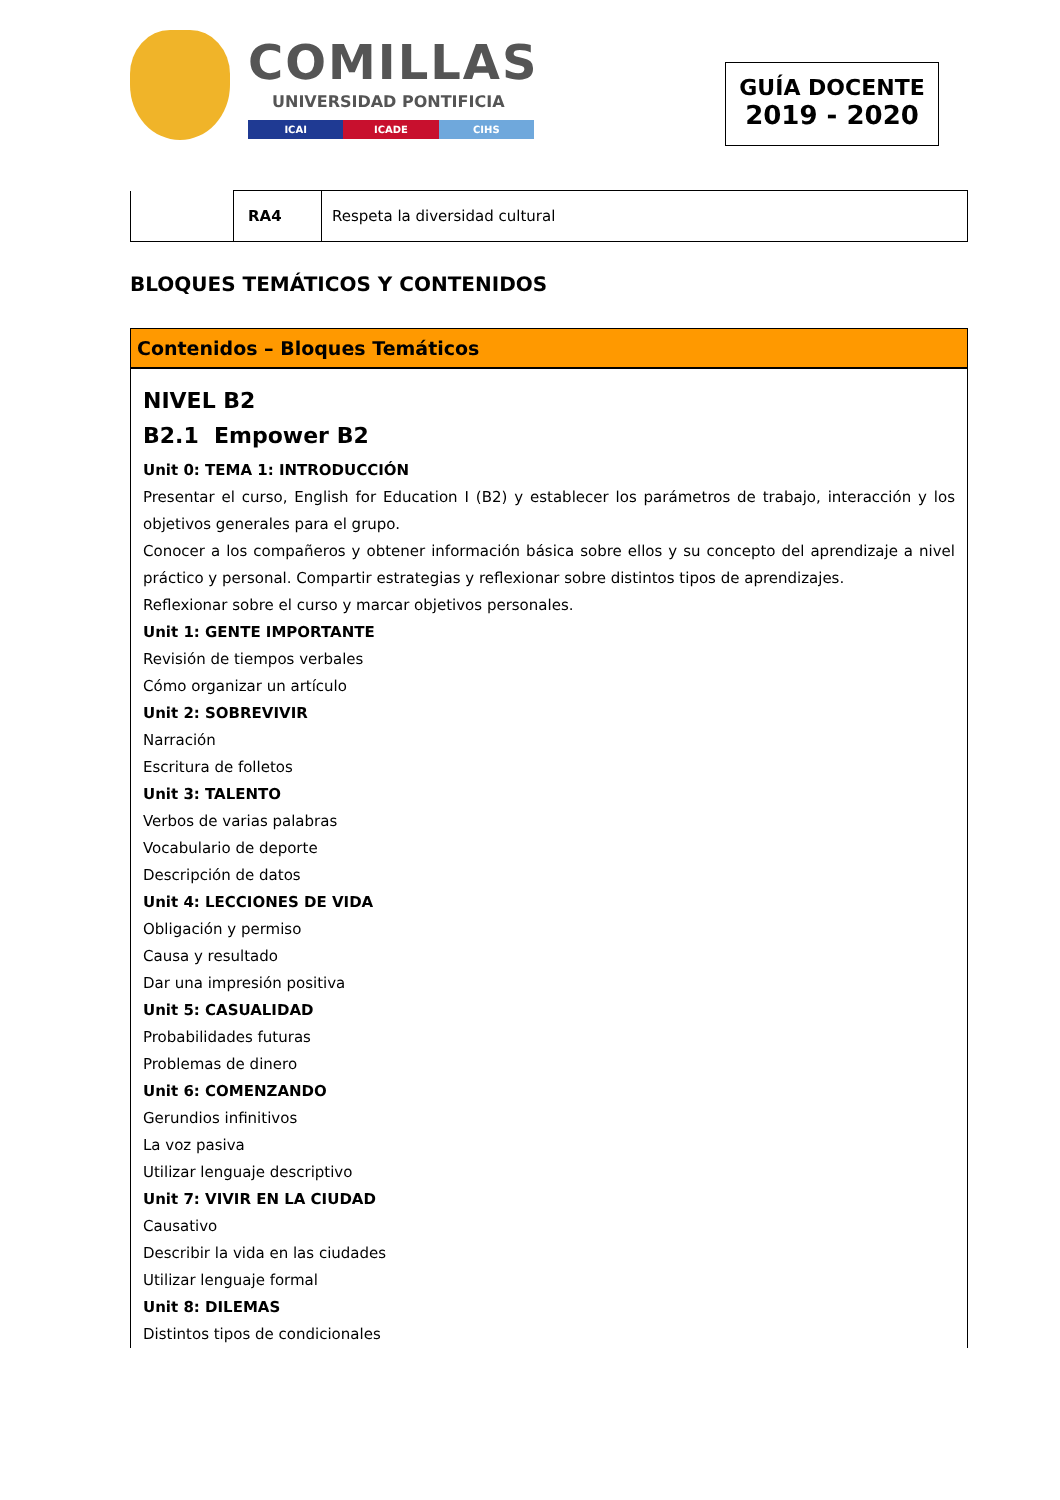COMILLAS
UNIVERSIDAD PONTIFICIA
ICAI ICADE CIHS
GUÍA DOCENTE
2019 - 2020
| | RA4 | Respeta la diversidad cultural |
BLOQUES TEMÁTICOS Y CONTENIDOS
Contenidos – Bloques Temáticos
NIVEL B2
B2.1 Empower B2
Unit 0: TEMA 1: INTRODUCCIÓN
Presentar el curso, English for Education I (B2) y establecer los parámetros de trabajo, interacción y los objetivos generales para el grupo.
Conocer a los compañeros y obtener información básica sobre ellos y su concepto del aprendizaje a nivel práctico y personal. Compartir estrategias y reflexionar sobre distintos tipos de aprendizajes.
Reflexionar sobre el curso y marcar objetivos personales.
Unit 1: GENTE IMPORTANTE
Revisión de tiempos verbales
Cómo organizar un artículo
Unit 2: SOBREVIVIR
Narración
Escritura de folletos
Unit 3: TALENTO
Verbos de varias palabras
Vocabulario de deporte
Descripción de datos
Unit 4: LECCIONES DE VIDA
Obligación y permiso
Causa y resultado
Dar una impresión positiva
Unit 5: CASUALIDAD
Probabilidades futuras
Problemas de dinero
Unit 6: COMENZANDO
Gerundios infinitivos
La voz pasiva
Utilizar lenguaje descriptivo
Unit 7: VIVIR EN LA CIUDAD
Causativo
Describir la vida en las ciudades
Utilizar lenguaje formal
Unit 8: DILEMAS
Distintos tipos de condicionales